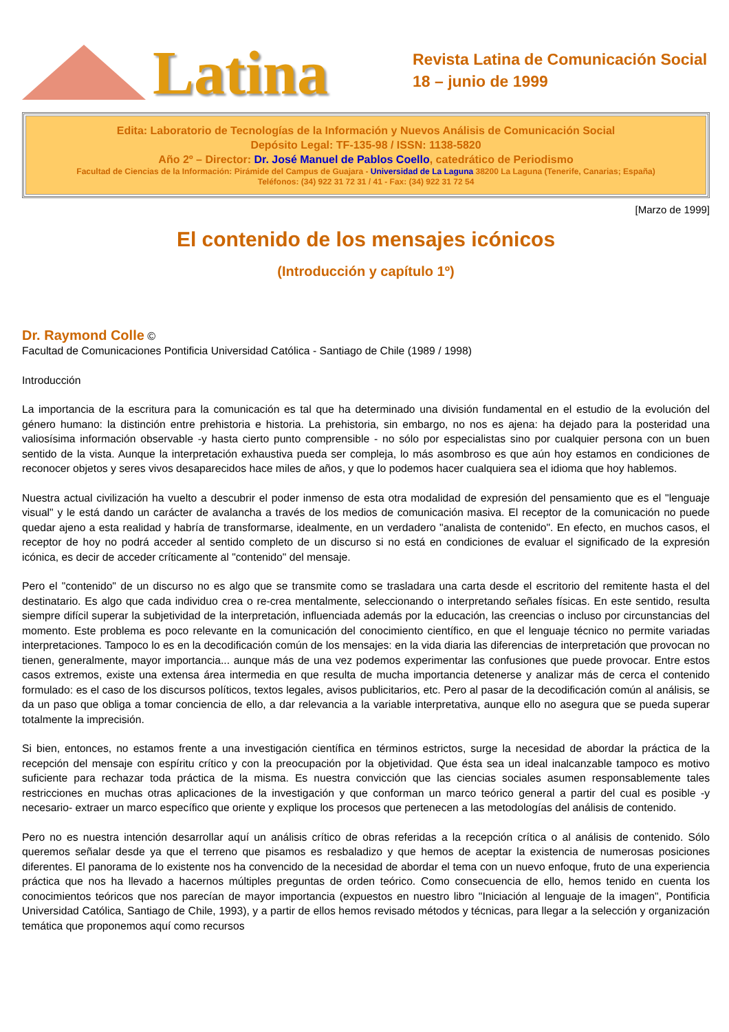Latina
Revista Latina de Comunicación Social
18 – junio de 1999
Edita: Laboratorio de Tecnologías de la Información y Nuevos Análisis de Comunicación Social
Depósito Legal: TF-135-98 / ISSN: 1138-5820
Año 2º – Director: Dr. José Manuel de Pablos Coello, catedrático de Periodismo
Facultad de Ciencias de la Información: Pirámide del Campus de Guajara - Universidad de La Laguna 38200 La Laguna (Tenerife, Canarias; España)
Teléfonos: (34) 922 31 72 31 / 41 - Fax: (34) 922 31 72 54
[Marzo de 1999]
El contenido de los mensajes icónicos
(Introducción y capítulo 1º)
Dr. Raymond Colle ©
Facultad de Comunicaciones Pontificia Universidad Católica - Santiago de Chile (1989 / 1998)
Introducción
La importancia de la escritura para la comunicación es tal que ha determinado una división fundamental en el estudio de la evolución del género humano: la distinción entre prehistoria e historia. La prehistoria, sin embargo, no nos es ajena: ha dejado para la posteridad una valiosísima información observable -y hasta cierto punto comprensible - no sólo por especialistas sino por cualquier persona con un buen sentido de la vista. Aunque la interpretación exhaustiva pueda ser compleja, lo más asombroso es que aún hoy estamos en condiciones de reconocer objetos y seres vivos desaparecidos hace miles de años, y que lo podemos hacer cualquiera sea el idioma que hoy hablemos.
Nuestra actual civilización ha vuelto a descubrir el poder inmenso de esta otra modalidad de expresión del pensamiento que es el "lenguaje visual" y le está dando un carácter de avalancha a través de los medios de comunicación masiva. El receptor de la comunicación no puede quedar ajeno a esta realidad y habría de transformarse, idealmente, en un verdadero "analista de contenido". En efecto, en muchos casos, el receptor de hoy no podrá acceder al sentido completo de un discurso si no está en condiciones de evaluar el significado de la expresión icónica, es decir de acceder críticamente al "contenido" del mensaje.
Pero el "contenido" de un discurso no es algo que se transmite como se trasladara una carta desde el escritorio del remitente hasta el del destinatario. Es algo que cada individuo crea o re-crea mentalmente, seleccionando o interpretando señales físicas. En este sentido, resulta siempre difícil superar la subjetividad de la interpretación, influenciada además por la educación, las creencias o incluso por circunstancias del momento. Este problema es poco relevante en la comunicación del conocimiento científico, en que el lenguaje técnico no permite variadas interpretaciones. Tampoco lo es en la decodificación común de los mensajes: en la vida diaria las diferencias de interpretación que provocan no tienen, generalmente, mayor importancia... aunque más de una vez podemos experimentar las confusiones que puede provocar. Entre estos casos extremos, existe una extensa área intermedia en que resulta de mucha importancia detenerse y analizar más de cerca el contenido formulado: es el caso de los discursos políticos, textos legales, avisos publicitarios, etc. Pero al pasar de la decodificación común al análisis, se da un paso que obliga a tomar conciencia de ello, a dar relevancia a la variable interpretativa, aunque ello no asegura que se pueda superar totalmente la imprecisión.
Si bien, entonces, no estamos frente a una investigación científica en términos estrictos, surge la necesidad de abordar la práctica de la recepción del mensaje con espíritu crítico y con la preocupación por la objetividad. Que ésta sea un ideal inalcanzable tampoco es motivo suficiente para rechazar toda práctica de la misma. Es nuestra convicción que las ciencias sociales asumen responsablemente tales restricciones en muchas otras aplicaciones de la investigación y que conforman un marco teórico general a partir del cual es posible -y necesario- extraer un marco específico que oriente y explique los procesos que pertenecen a las metodologías del análisis de contenido.
Pero no es nuestra intención desarrollar aquí un análisis crítico de obras referidas a la recepción crítica o al análisis de contenido. Sólo queremos señalar desde ya que el terreno que pisamos es resbaladizo y que hemos de aceptar la existencia de numerosas posiciones diferentes. El panorama de lo existente nos ha convencido de la necesidad de abordar el tema con un nuevo enfoque, fruto de una experiencia práctica que nos ha llevado a hacernos múltiples preguntas de orden teórico. Como consecuencia de ello, hemos tenido en cuenta los conocimientos teóricos que nos parecían de mayor importancia (expuestos en nuestro libro "Iniciación al lenguaje de la imagen", Pontificia Universidad Católica, Santiago de Chile, 1993), y a partir de ellos hemos revisado métodos y técnicas, para llegar a la selección y organización temática que proponemos aquí como recursos